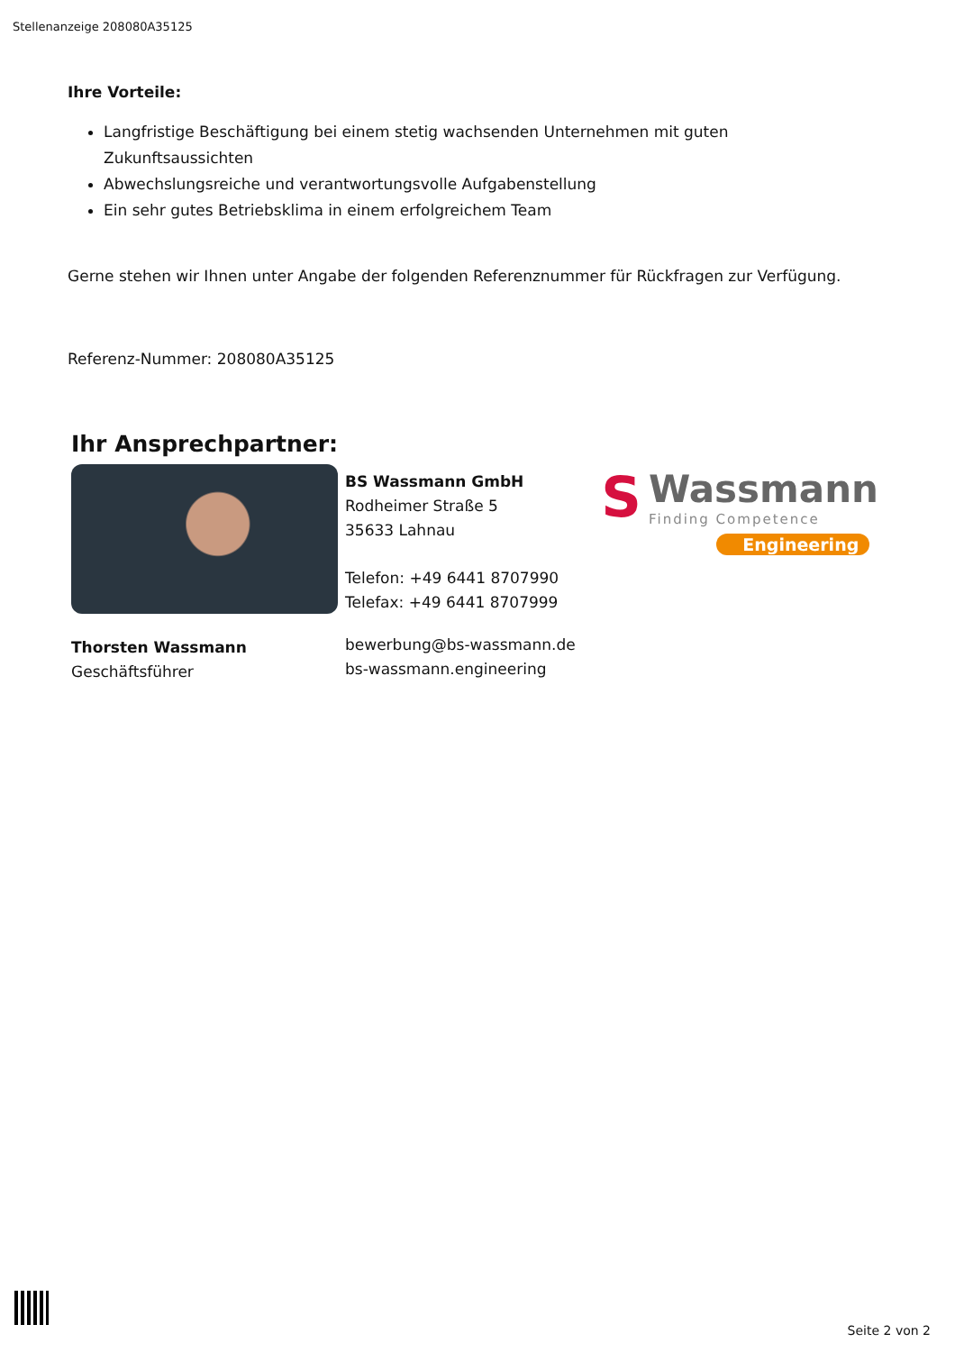Stellenanzeige 208080A35125
Ihre Vorteile:
Langfristige Beschäftigung bei einem stetig wachsenden Unternehmen mit guten Zukunftsaussichten
Abwechslungsreiche und verantwortungsvolle Aufgabenstellung
Ein sehr gutes Betriebsklima in einem erfolgreichem Team
Gerne stehen wir Ihnen unter Angabe der folgenden Referenznummer für Rückfragen zur Verfügung.
Referenz-Nummer: 208080A35125
Ihr Ansprechpartner:
Thorsten Wassmann
Geschäftsführer
BS Wassmann GmbH
Rodheimer Straße 5
35633 Lahnau
Telefon: +49 6441 8707990
Telefax: +49 6441 8707999
bewerbung@bs-wassmann.de
bs-wassmann.engineering
S
Wassmann
Finding Competence
Engineering
Seite 2 von 2